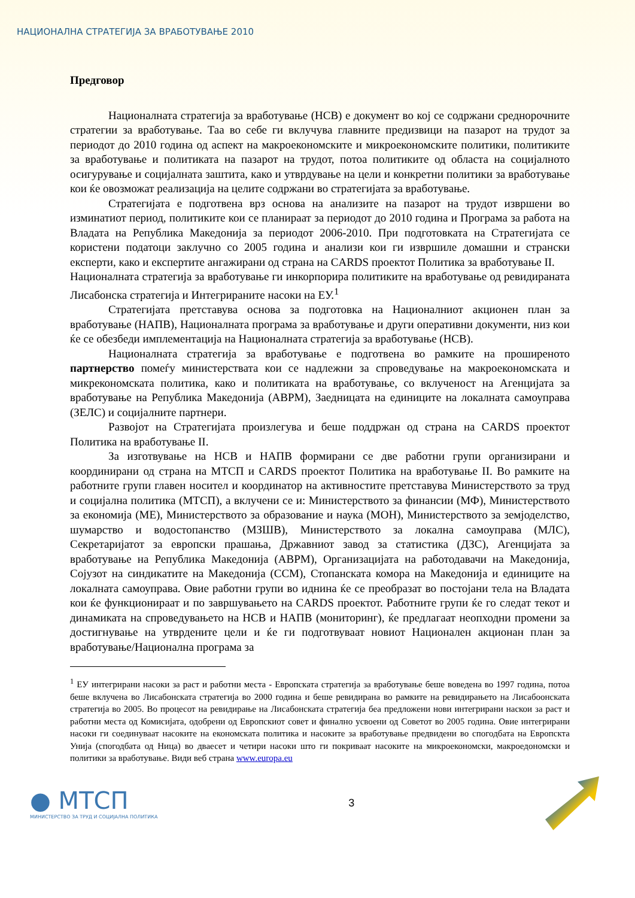НАЦИОНАЛНА СТРАТЕГИЈА ЗА ВРАБОТУВАЊЕ 2010
Предговор
Националната стратегија за вработување (НСВ) е документ во кој се содржани среднорочните стратегии за вработување. Таа во себе ги вклучува главните предизвици на пазарот на трудот за периодот до 2010 година од аспект на макроекономските и микроекономските политики, политиките за вработување и политиката на пазарот на трудот, потоа политиките од областа на социјалното осигурување и социјалната заштита, како и утврдување на цели и конкретни политики за вработување кои ќе овозможат реализација на целите содржани во стратегијата за вработување.
Стратегијата е подготвена врз основа на анализите на пазарот на трудот извршени во изминатиот период, политиките кои се планираат за периодот до 2010 година и Програма за работа на Владата на Република Македонија за периодот 2006-2010. При подготовката на Стратегијата се користени податоци заклучно со 2005 година и анализи кои ги извршиле домашни и странски експерти, како и експертите ангажирани од страна на CARDS проектот Политика за вработување II.
Националната стратегија за вработување ги инкорпорира политиките на вработување од ревидираната Лисабонска стратегија и Интегрираните насоки на ЕУ.<sup>1</sup>
Стратегијата претставува основа за подготовка на Националниот акционен план за вработување (НАПВ), Националната програма за вработување и други оперативни документи, низ кои ќе се обезбеди имплементација на Националната стратегија за вработување (НСВ).
Националната стратегија за вработување е подготвена во рамките на проширеното партнерство помеѓу министерствата кои се надлежни за спроведување на макроекономската и микреконом­ската политика, како и политиката на вработување, со вклученост на Агенцијата за вработување на Република Македонија (АВРМ), Заедницата на единиците на локалната самоуправа (ЗЕЛС) и социјалните партнери.
Развојот на Стратегијата произлегува и беше поддржан од страна на CARDS проектот Политика на вработување II.
За изготвување на НСВ и НАПВ формирани се две работни групи организирани и координирани од страна на МТСП и CARDS проектот Политика на вработување II. Во рамките на работните групи главен носител и координатор на активностите претставува Министерството за труд и социјална политика (МТСП), а вклучени се и: Министерството за финансии (МФ), Министерството за економија (МЕ), Министерството за образование и наука (МОН), Министерството за земјоделство, шумарство и водостопанство (МЗШВ), Министерството за локална самоуправа (МЛС), Секретаријатот за европски прашања, Државниот завод за статистика (ДЗС), Агенцијата за вработување на Република Македонија (АВРМ), Организацијата на работодавачи на Македонија, Сојузот на синдикатите на Македонија (ССМ), Стопанската комора на Македонија и единиците на локалната самоуправа. Овие работни групи во иднина ќе се преобразат во постојани тела на Владата кои ќе функционираат и по завршувањето на CARDS проектот. Работните групи ќе го следат текот и динамиката на спроведувањето на НСВ и НАПВ (мониторинг), ќе предлагаат неопходни промени за достигнување на утврдените цели и ќе ги подготвуваат новиот Национален акционан план за вработување/Национална програма за
<sup>1</sup> ЕУ интегрирани насоки за раст и работни места - Европската стратегија за вработување беше воведена во 1997 година, потоа беше вклучена во Лисабонската стратегија во 2000 година и беше ревидирана во рамките на ревидирањето на Лисабоонската стратегија во 2005. Во процесот на ревидирање на Лисабонската стратегија беа предложени нови интегрирани наскои за раст и работни места од Комисијата, одобрени од Европскиот совет и финално усвоени од Советот во 2005 година. Овие интегрирани насоки ги соединуваат насоките на економската политика и насоките за вработување предвидени во спогодбата на Европскта Унија (спогодбата од Ница) во дваесет и четири насоки што ги покриваат насоките на микроекономски, макроедономски и политики за вработување. Види веб страна www.europa.eu
● МТСП
МИНИСТЕРСТВО ЗА ТРУД И СОЦИЈАЛНА ПОЛИТИКА
3